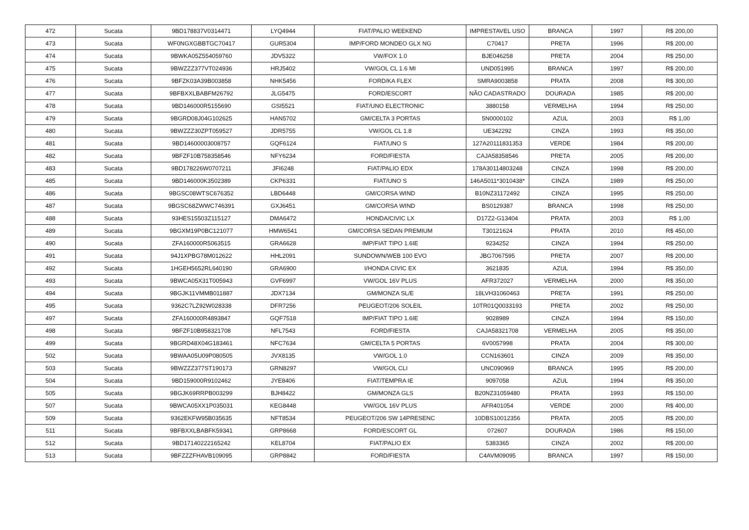| 472 | Sucata | 9BD178837V0314471 | LYQ4944 | FIAT/PALIO WEEKEND | IMPRESTAVEL USO | BRANCA | 1997 | R$ 200,00 |
| 473 | Sucata | WF0NGXGBBTGC70417 | GUR5304 | IMP/FORD MONDEO GLX NG | C70417 | PRETA | 1996 | R$ 200,00 |
| 474 | Sucata | 9BWKA05Z554059760 | JDV5322 | VW/FOX 1.0 | BJE046258 | PRETA | 2004 | R$ 250,00 |
| 475 | Sucata | 9BWZZZ377VT024936 | HRJ5402 | VW/GOL CL 1.6 MI | UND051995 | BRANCA | 1997 | R$ 200,00 |
| 476 | Sucata | 9BFZK03A39B003858 | NHK5456 | FORD/KA FLEX | SMRA9003858 | PRATA | 2008 | R$ 300,00 |
| 477 | Sucata | 9BFBXXLBABFM26792 | JLG5475 | FORD/ESCORT | NÃO CADASTRADO | DOURADA | 1985 | R$ 200,00 |
| 478 | Sucata | 9BD146000R5155690 | GSI5521 | FIAT/UNO ELECTRONIC | 3880158 | VERMELHA | 1994 | R$ 250,00 |
| 479 | Sucata | 9BGRD08J04G102625 | HAN5702 | GM/CELTA 3 PORTAS | 5N0000102 | AZUL | 2003 | R$ 1,00 |
| 480 | Sucata | 9BWZZZ30ZPT059527 | JDR5755 | VW/GOL CL 1.8 | UE342292 | CINZA | 1993 | R$ 350,00 |
| 481 | Sucata | 9BD14600003008757 | GQF6124 | FIAT/UNO S | 127A20111831353 | VERDE | 1984 | R$ 200,00 |
| 482 | Sucata | 9BFZF10B758358546 | NFY6234 | FORD/FIESTA | CAJA58358546 | PRETA | 2005 | R$ 200,00 |
| 483 | Sucata | 9BD178226W0707211 | JFI6248 | FIAT/PALIO EDX | 178A30114803248 | CINZA | 1998 | R$ 200,00 |
| 485 | Sucata | 9BD146000K3502389 | CKP6331 | FIAT/UNO S | 146A5011*3010438* | CINZA | 1989 | R$ 250,00 |
| 486 | Sucata | 9BGSC08WTSC676352 | LBD6448 | GM/CORSA WIND | B10NZ31172492 | CINZA | 1995 | R$ 250,00 |
| 487 | Sucata | 9BGSC68ZWWC746391 | GXJ6451 | GM/CORSA WIND | BS0129387 | BRANCA | 1998 | R$ 250,00 |
| 488 | Sucata | 93HES15503Z115127 | DMA6472 | HONDA/CIVIC LX | D17Z2-G13404 | PRATA | 2003 | R$ 1,00 |
| 489 | Sucata | 9BGXM19P0BC121077 | HMW6541 | GM/CORSA SEDAN PREMIUM | T30121624 | PRATA | 2010 | R$ 450,00 |
| 490 | Sucata | ZFA160000R5063515 | GRA6628 | IMP/FIAT TIPO 1.6IE | 9234252 | CINZA | 1994 | R$ 250,00 |
| 491 | Sucata | 94J1XPBG78M012622 | HHL2091 | SUNDOWN/WEB 100 EVO | JBG7067595 | PRETA | 2007 | R$ 200,00 |
| 492 | Sucata | 1HGEH5652RL640190 | GRA6900 | I/HONDA CIVIC EX | 3621835 | AZUL | 1994 | R$ 350,00 |
| 493 | Sucata | 9BWCA05X31T005943 | GVF6997 | VW/GOL 16V PLUS | AFR372027 | VERMELHA | 2000 | R$ 350,00 |
| 494 | Sucata | 9BGJK11VMMB011887 | JDX7134 | GM/MONZA SL/E | 18LVH31060463 | PRETA | 1991 | R$ 250,00 |
| 495 | Sucata | 9362C7LZ92W028338 | DFR7256 | PEUGEOT/206 SOLEIL | 10TR01Q0033193 | PRETA | 2002 | R$ 250,00 |
| 497 | Sucata | ZFA160000R4893847 | GQF7518 | IMP/FIAT TIPO 1.6IE | 9028989 | CINZA | 1994 | R$ 150,00 |
| 498 | Sucata | 9BFZF10B958321708 | NFL7543 | FORD/FIESTA | CAJA58321708 | VERMELHA | 2005 | R$ 350,00 |
| 499 | Sucata | 9BGRD48X04G183461 | NFC7634 | GM/CELTA 5 PORTAS | 6V0057998 | PRATA | 2004 | R$ 300,00 |
| 502 | Sucata | 9BWAA05U09P080505 | JVX8135 | VW/GOL 1.0 | CCN163601 | CINZA | 2009 | R$ 350,00 |
| 503 | Sucata | 9BWZZZ377ST190173 | GRN8297 | VW/GOL CLI | UNC090969 | BRANCA | 1995 | R$ 200,00 |
| 504 | Sucata | 9BD159000R9102462 | JYE8406 | FIAT/TEMPRA IE | 9097058 | AZUL | 1994 | R$ 350,00 |
| 505 | Sucata | 9BGJK69RRPB003299 | BJH8422 | GM/MONZA GLS | B20NZ31059480 | PRATA | 1993 | R$ 150,00 |
| 507 | Sucata | 9BWCA05XX1P035031 | KEG8448 | VW/GOL 16V PLUS | AFR401054 | VERDE | 2000 | R$ 400,00 |
| 509 | Sucata | 9362EKFW95B035635 | NFT8534 | PEUGEOT/206 SW 14PRESENC | 10DBS10012356 | PRATA | 2005 | R$ 200,00 |
| 511 | Sucata | 9BFBXXLBABFK59341 | GRP8668 | FORD/ESCORT GL | 072607 | DOURADA | 1986 | R$ 150,00 |
| 512 | Sucata | 9BD17140222165242 | KEL8704 | FIAT/PALIO EX | 5383365 | CINZA | 2002 | R$ 200,00 |
| 513 | Sucata | 9BFZZZFHAVB109095 | GRP8842 | FORD/FIESTA | C4AVM09095 | BRANCA | 1997 | R$ 150,00 |